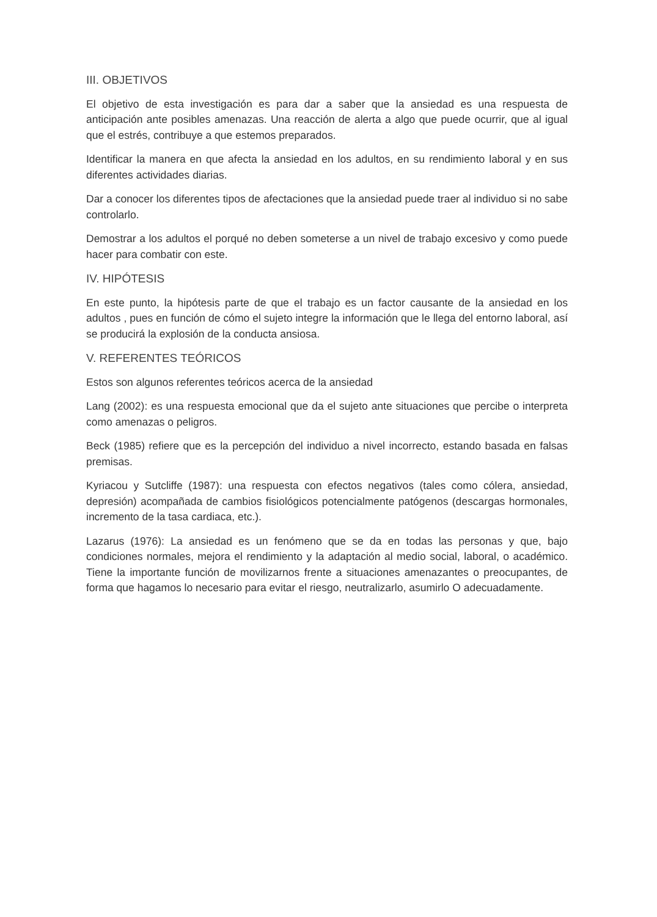III. OBJETIVOS
El objetivo de esta investigación es para dar a saber que la ansiedad es una respuesta de anticipación ante posibles amenazas. Una reacción de alerta a algo que puede ocurrir, que al igual que el estrés, contribuye a que estemos preparados.
Identificar la manera en que afecta la ansiedad en los adultos, en su rendimiento laboral y en sus diferentes actividades diarias.
Dar a conocer los diferentes tipos de afectaciones que la ansiedad puede traer al individuo si no sabe controlarlo.
Demostrar a los adultos el porqué no deben someterse a un nivel de trabajo excesivo y como puede hacer para combatir con este.
IV. HIPÓTESIS
En este punto, la hipótesis parte de que el trabajo es un factor causante de la ansiedad en los adultos , pues en función de cómo el sujeto integre la información que le llega del entorno laboral, así se producirá la explosión de la conducta ansiosa.
V. REFERENTES TEÓRICOS
Estos son algunos referentes teóricos acerca de la ansiedad
Lang (2002): es una respuesta emocional que da el sujeto ante situaciones que percibe o interpreta como amenazas o peligros.
Beck (1985) refiere que es la percepción del individuo a nivel incorrecto, estando basada en falsas premisas.
Kyriacou y Sutcliffe (1987): una respuesta con efectos negativos (tales como cólera, ansiedad, depresión) acompañada de cambios fisiológicos potencialmente patógenos (descargas hormonales, incremento de la tasa cardiaca, etc.).
Lazarus (1976): La ansiedad es un fenómeno que se da en todas las personas y que, bajo condiciones normales, mejora el rendimiento y la adaptación al medio social, laboral, o académico. Tiene la importante función de movilizarnos frente a situaciones amenazantes o preocupantes, de forma que hagamos lo necesario para evitar el riesgo, neutralizarlo, asumirlo O adecuadamente.